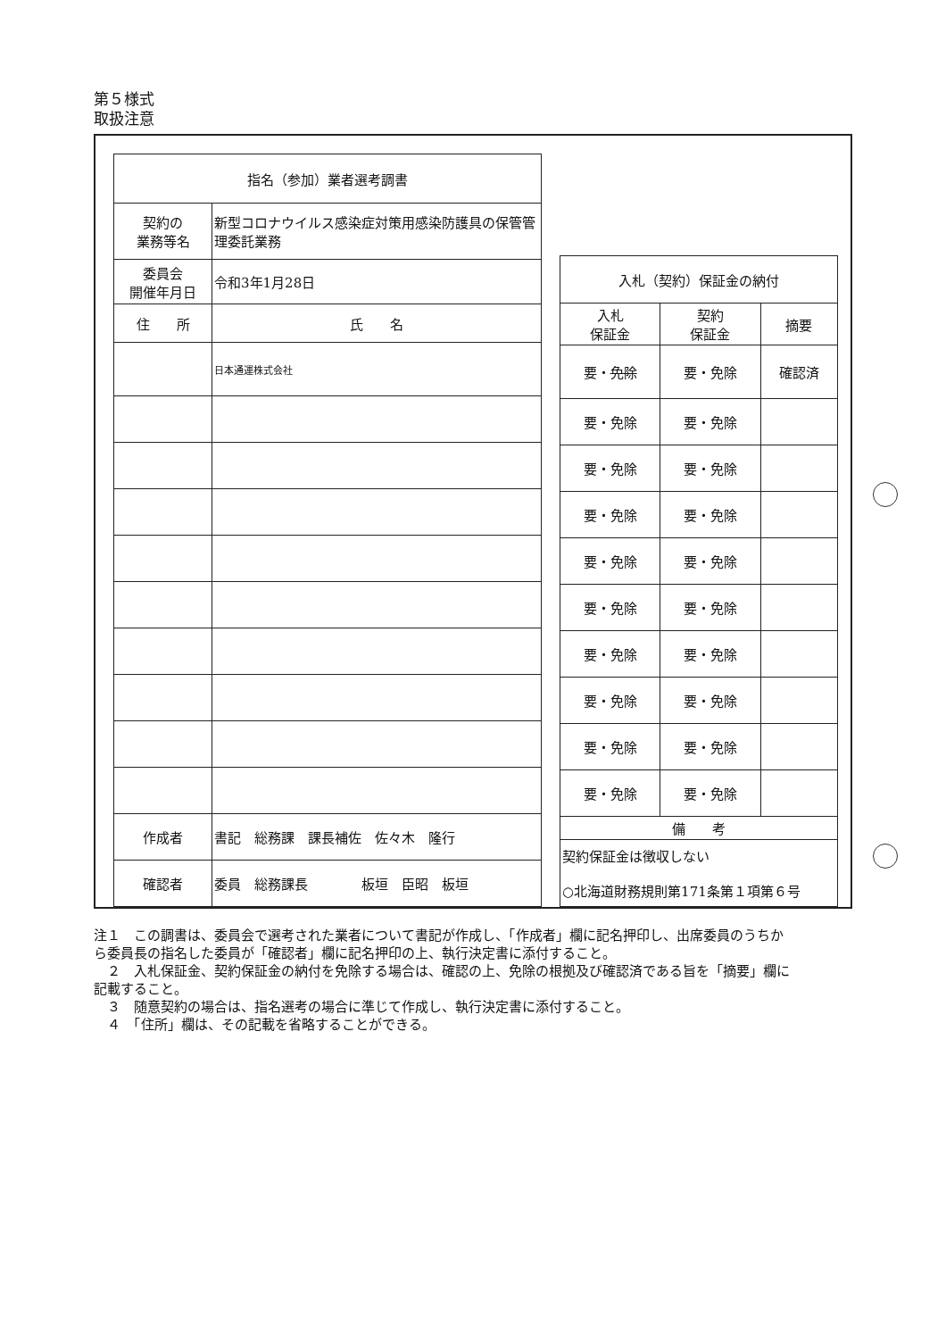第５様式
取扱注意
| 指名（参加）業者選考調書 | | |
| --- | --- | --- |
| 契約の 業務等名 | 新型コロナウイルス感染症対策用感染防護具の保管管理委託業務 | |
| 委員会 開催年月日 | 令和3年1月28日 | |
| 住 所 | | 氏 名 |
| | | 日本通運株式会社 |
| 作成者 | 書記 総務課 課長補佐 佐々木 隆行 | |
| 確認者 | 委員 総務課長 板垣 臣昭 板垣 | |
| 入札（契約）保証金の納付 | | |
| --- | --- | --- |
| 入札 保証金 | 契約 保証金 | 摘要 |
| 要・ 免除 | 要・免除 | 確認済 |
| 要・免除 | 要・免除 | |
| 要・免除 | 要・免除 | |
| 要・免除 | 要・免除 | |
| 要・免除 | 要・免除 | |
| 要・免除 | 要・免除 | |
| 要・免除 | 要・免除 | |
| 要・免除 | 要・免除 | |
| 要・免除 | 要・免除 | |
| 要・免除 | 要・免除 | |
| 備 考 | | |
| 契約保証金は徴収しない ○北海道財務規則第171条第１項第６号 | | |
注１　この調書は、委員会で選考された業者について書記が作成し、「作成者」欄に記名押印し、出席委員のうちから委員長の指名した委員が「確認者」欄に記名押印の上、執行決定書に添付すること。
　２　入札保証金、契約保証金の納付を免除する場合は、確認の上、免除の根拠及び確認済である旨を「摘要」欄に記載すること。
　３　随意契約の場合は、指名選考の場合に準じて作成し、執行決定書に添付すること。
　４　「住所」欄は、その記載を省略することができる。